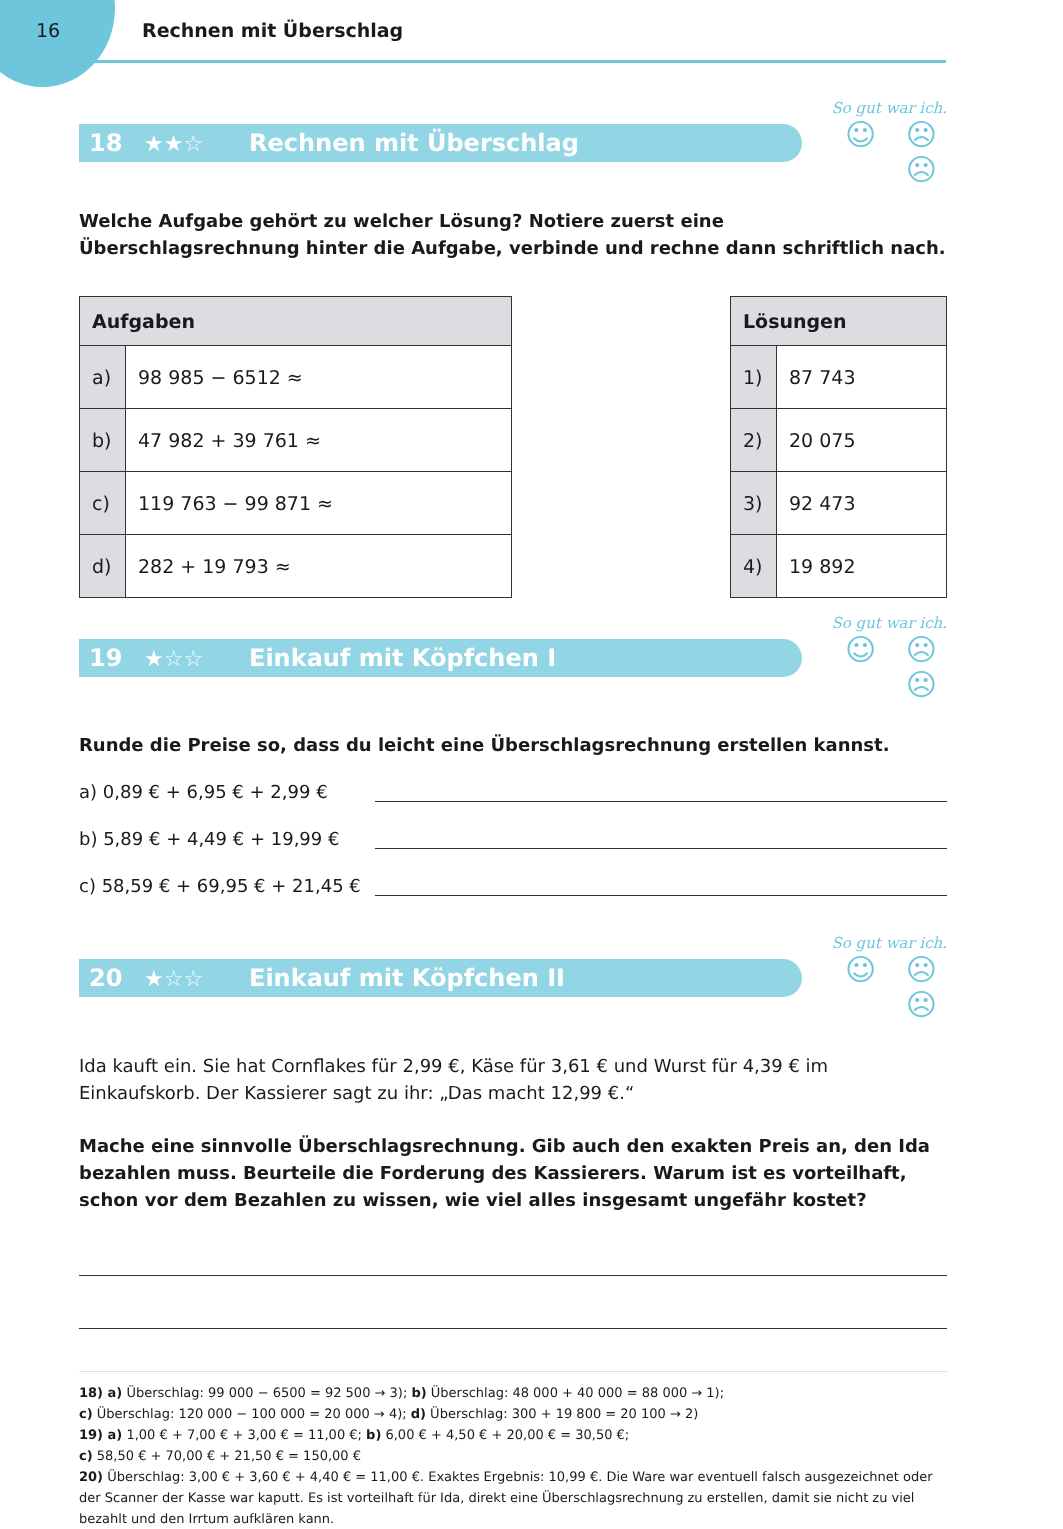16 Rechnen mit Überschlag
18 ★★☆ Rechnen mit Überschlag
So gut war ich.
☺ ☹ ☹
Welche Aufgabe gehört zu welcher Lösung? Notiere zuerst eine Überschlagsrechnung hinter die Aufgabe, verbinde und rechne dann schriftlich nach.
| Aufgaben | |
| --- | --- |
| a) | 98 985 − 6512 ≈ |
| b) | 47 982 + 39 761 ≈ |
| c) | 119 763 − 99 871 ≈ |
| d) | 282 + 19 793 ≈ |
| Lösungen | |
| --- | --- |
| 1) | 87 743 |
| 2) | 20 075 |
| 3) | 92 473 |
| 4) | 19 892 |
19 ★☆☆ Einkauf mit Köpfchen I
So gut war ich.
☺ ☹ ☹
Runde die Preise so, dass du leicht eine Überschlagsrechnung erstellen kannst.
a) 0,89 € + 6,95 € + 2,99 €
b) 5,89 € + 4,49 € + 19,99 €
c) 58,59 € + 69,95 € + 21,45 €
20 ★☆☆ Einkauf mit Köpfchen II
So gut war ich.
☺ ☹ ☹
Ida kauft ein. Sie hat Cornflakes für 2,99 €, Käse für 3,61 € und Wurst für 4,39 € im Einkaufskorb. Der Kassierer sagt zu ihr: „Das macht 12,99 €.“
Mache eine sinnvolle Überschlagsrechnung. Gib auch den exakten Preis an, den Ida bezahlen muss. Beurteile die Forderung des Kassierers. Warum ist es vorteilhaft, schon vor dem Bezahlen zu wissen, wie viel alles insgesamt ungefähr kostet?
18) a) Überschlag: 99 000 − 6500 = 92 500 → 3); b) Überschlag: 48 000 + 40 000 = 88 000 → 1);
c) Überschlag: 120 000 − 100 000 = 20 000 → 4); d) Überschlag: 300 + 19 800 = 20 100 → 2)
19) a) 1,00 € + 7,00 € + 3,00 € = 11,00 €; b) 6,00 € + 4,50 € + 20,00 € = 30,50 €;
c) 58,50 € + 70,00 € + 21,50 € = 150,00 €
20) Überschlag: 3,00 € + 3,60 € + 4,40 € = 11,00 €. Exaktes Ergebnis: 10,99 €. Die Ware war eventuell falsch ausgezeichnet oder der Scanner der Kasse war kaputt. Es ist vorteilhaft für Ida, direkt eine Überschlagsrechnung zu erstellen, damit sie nicht zu viel bezahlt und den Irrtum aufklären kann.